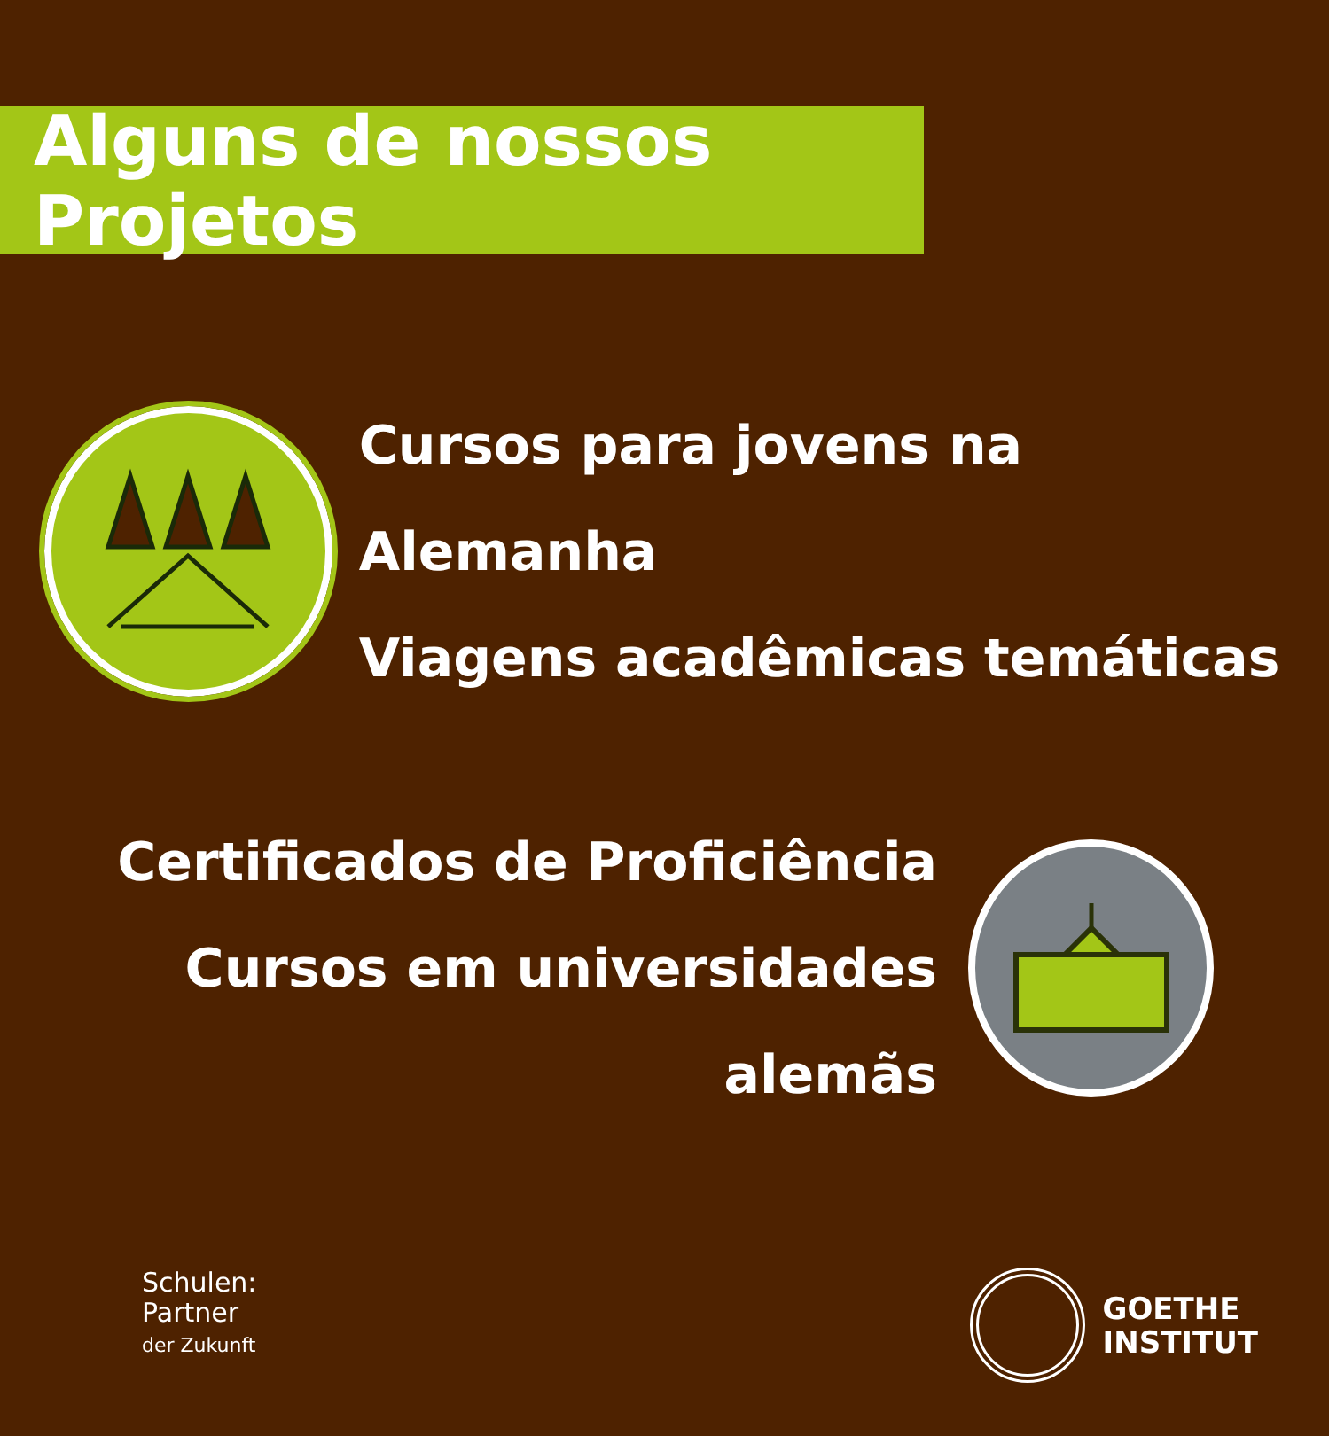Alguns de nossos Projetos
Cursos para jovens na Alemanha
Viagens acadêmicas temáticas
Certificados de Proficiência
Cursos em universidades alemãs
Schulen:
Partner
der Zukunft
GOETHE
INSTITUT